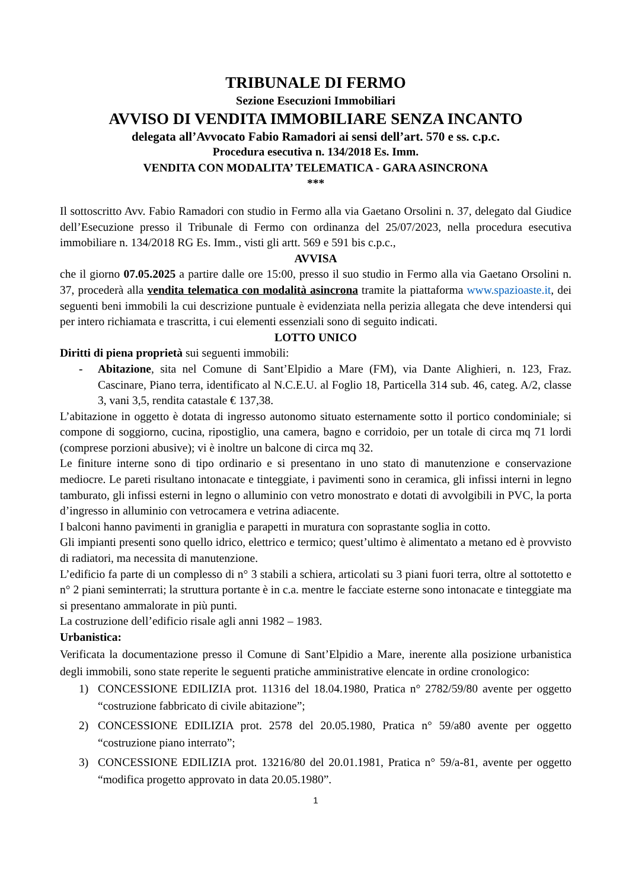TRIBUNALE DI FERMO
Sezione Esecuzioni Immobiliari
AVVISO DI VENDITA IMMOBILIARE SENZA INCANTO
delegata all’Avvocato Fabio Ramadori ai sensi dell’art. 570 e ss. c.p.c.
Procedura esecutiva n. 134/2018 Es. Imm.
VENDITA CON MODALITA’ TELEMATICA - GARA ASINCRONA
***
Il sottoscritto Avv. Fabio Ramadori con studio in Fermo alla via Gaetano Orsolini n. 37, delegato dal Giudice dell’Esecuzione presso il Tribunale di Fermo con ordinanza del 25/07/2023, nella procedura esecutiva immobiliare n. 134/2018 RG Es. Imm., visti gli artt. 569 e 591 bis c.p.c.,
AVVISA
che il giorno 07.05.2025 a partire dalle ore 15:00, presso il suo studio in Fermo alla via Gaetano Orsolini n. 37, procederà alla vendita telematica con modalità asincrona tramite la piattaforma www.spazioaste.it, dei seguenti beni immobili la cui descrizione puntuale è evidenziata nella perizia allegata che deve intendersi qui per intero richiamata e trascritta, i cui elementi essenziali sono di seguito indicati.
LOTTO UNICO
Diritti di piena proprietà sui seguenti immobili:
- Abitazione, sita nel Comune di Sant’Elpidio a Mare (FM), via Dante Alighieri, n. 123, Fraz. Cascinare, Piano terra, identificato al N.C.E.U. al Foglio 18, Particella 314 sub. 46, categ. A/2, classe 3, vani 3,5, rendita catastale € 137,38.
L’abitazione in oggetto è dotata di ingresso autonomo situato esternamente sotto il portico condominiale; si compone di soggiorno, cucina, ripostiglio, una camera, bagno e corridoio, per un totale di circa mq 71 lordi (comprese porzioni abusive); vi è inoltre un balcone di circa mq 32.
Le finiture interne sono di tipo ordinario e si presentano in uno stato di manutenzione e conservazione mediocre. Le pareti risultano intonacate e tinteggiate, i pavimenti sono in ceramica, gli infissi interni in legno tamburato, gli infissi esterni in legno o alluminio con vetro monostrato e dotati di avvolgibili in PVC, la porta d’ingresso in alluminio con vetrocamera e vetrina adiacente.
I balconi hanno pavimenti in graniglia e parapetti in muratura con soprastante soglia in cotto.
Gli impianti presenti sono quello idrico, elettrico e termico; quest’ultimo è alimentato a metano ed è provvisto di radiatori, ma necessita di manutenzione.
L’edificio fa parte di un complesso di n° 3 stabili a schiera, articolati su 3 piani fuori terra, oltre al sottotetto e n° 2 piani seminterrati; la struttura portante è in c.a. mentre le facciate esterne sono intonacate e tinteggiate ma si presentano ammalorate in più punti.
La costruzione dell’edificio risale agli anni 1982 – 1983.
Urbanistica:
Verificata la documentazione presso il Comune di Sant’Elpidio a Mare, inerente alla posizione urbanistica degli immobili, sono state reperite le seguenti pratiche amministrative elencate in ordine cronologico:
1) CONCESSIONE EDILIZIA prot. 11316 del 18.04.1980, Pratica n° 2782/59/80 avente per oggetto “costruzione fabbricato di civile abitazione”;
2) CONCESSIONE EDILIZIA prot. 2578 del 20.05.1980, Pratica n° 59/a80 avente per oggetto “costruzione piano interrato”;
3) CONCESSIONE EDILIZIA prot. 13216/80 del 20.01.1981, Pratica n° 59/a-81, avente per oggetto “modifica progetto approvato in data 20.05.1980”.
1